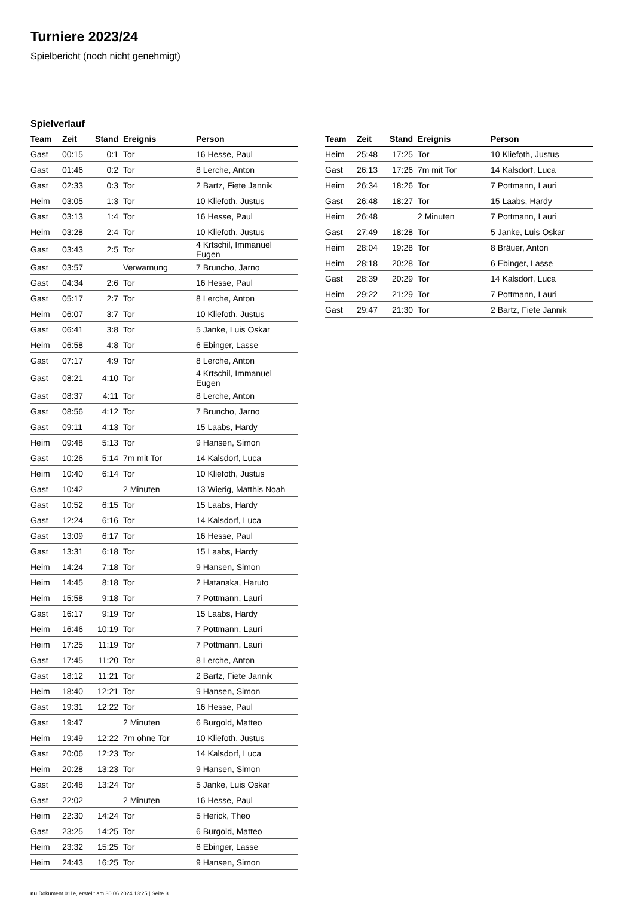Turniere 2023/24
Spielbericht (noch nicht genehmigt)
Spielverlauf
| Team | Zeit | Stand | Ereignis | Person |
| --- | --- | --- | --- | --- |
| Gast | 00:15 | 0:1 | Tor | 16 Hesse, Paul |
| Gast | 01:46 | 0:2 | Tor | 8 Lerche, Anton |
| Gast | 02:33 | 0:3 | Tor | 2 Bartz, Fiete Jannik |
| Heim | 03:05 | 1:3 | Tor | 10 Kliefoth, Justus |
| Gast | 03:13 | 1:4 | Tor | 16 Hesse, Paul |
| Heim | 03:28 | 2:4 | Tor | 10 Kliefoth, Justus |
| Gast | 03:43 | 2:5 | Tor | 4 Krtschil, Immanuel Eugen |
| Gast | 03:57 | | Verwarnung | 7 Bruncho, Jarno |
| Gast | 04:34 | 2:6 | Tor | 16 Hesse, Paul |
| Gast | 05:17 | 2:7 | Tor | 8 Lerche, Anton |
| Heim | 06:07 | 3:7 | Tor | 10 Kliefoth, Justus |
| Gast | 06:41 | 3:8 | Tor | 5 Janke, Luis Oskar |
| Heim | 06:58 | 4:8 | Tor | 6 Ebinger, Lasse |
| Gast | 07:17 | 4:9 | Tor | 8 Lerche, Anton |
| Gast | 08:21 | 4:10 | Tor | 4 Krtschil, Immanuel Eugen |
| Gast | 08:37 | 4:11 | Tor | 8 Lerche, Anton |
| Gast | 08:56 | 4:12 | Tor | 7 Bruncho, Jarno |
| Gast | 09:11 | 4:13 | Tor | 15 Laabs, Hardy |
| Heim | 09:48 | 5:13 | Tor | 9 Hansen, Simon |
| Gast | 10:26 | 5:14 | 7m mit Tor | 14 Kalsdorf, Luca |
| Heim | 10:40 | 6:14 | Tor | 10 Kliefoth, Justus |
| Gast | 10:42 | | 2 Minuten | 13 Wierig, Matthis Noah |
| Gast | 10:52 | 6:15 | Tor | 15 Laabs, Hardy |
| Gast | 12:24 | 6:16 | Tor | 14 Kalsdorf, Luca |
| Gast | 13:09 | 6:17 | Tor | 16 Hesse, Paul |
| Gast | 13:31 | 6:18 | Tor | 15 Laabs, Hardy |
| Heim | 14:24 | 7:18 | Tor | 9 Hansen, Simon |
| Heim | 14:45 | 8:18 | Tor | 2 Hatanaka, Haruto |
| Heim | 15:58 | 9:18 | Tor | 7 Pottmann, Lauri |
| Gast | 16:17 | 9:19 | Tor | 15 Laabs, Hardy |
| Heim | 16:46 | 10:19 | Tor | 7 Pottmann, Lauri |
| Heim | 17:25 | 11:19 | Tor | 7 Pottmann, Lauri |
| Gast | 17:45 | 11:20 | Tor | 8 Lerche, Anton |
| Gast | 18:12 | 11:21 | Tor | 2 Bartz, Fiete Jannik |
| Heim | 18:40 | 12:21 | Tor | 9 Hansen, Simon |
| Gast | 19:31 | 12:22 | Tor | 16 Hesse, Paul |
| Gast | 19:47 | | 2 Minuten | 6 Burgold, Matteo |
| Heim | 19:49 | 12:22 | 7m ohne Tor | 10 Kliefoth, Justus |
| Gast | 20:06 | 12:23 | Tor | 14 Kalsdorf, Luca |
| Heim | 20:28 | 13:23 | Tor | 9 Hansen, Simon |
| Gast | 20:48 | 13:24 | Tor | 5 Janke, Luis Oskar |
| Gast | 22:02 | | 2 Minuten | 16 Hesse, Paul |
| Heim | 22:30 | 14:24 | Tor | 5 Herick, Theo |
| Gast | 23:25 | 14:25 | Tor | 6 Burgold, Matteo |
| Heim | 23:32 | 15:25 | Tor | 6 Ebinger, Lasse |
| Heim | 24:43 | 16:25 | Tor | 9 Hansen, Simon |
| Team | Zeit | Stand | Ereignis | Person |
| --- | --- | --- | --- | --- |
| Heim | 25:48 | 17:25 | Tor | 10 Kliefoth, Justus |
| Gast | 26:13 | 17:26 | 7m mit Tor | 14 Kalsdorf, Luca |
| Heim | 26:34 | 18:26 | Tor | 7 Pottmann, Lauri |
| Gast | 26:48 | 18:27 | Tor | 15 Laabs, Hardy |
| Heim | 26:48 | | 2 Minuten | 7 Pottmann, Lauri |
| Gast | 27:49 | 18:28 | Tor | 5 Janke, Luis Oskar |
| Heim | 28:04 | 19:28 | Tor | 8 Bräuer, Anton |
| Heim | 28:18 | 20:28 | Tor | 6 Ebinger, Lasse |
| Gast | 28:39 | 20:29 | Tor | 14 Kalsdorf, Luca |
| Heim | 29:22 | 21:29 | Tor | 7 Pottmann, Lauri |
| Gast | 29:47 | 21:30 | Tor | 2 Bartz, Fiete Jannik |
nu.Dokument 011e, erstellt am 30.06.2024 13:25 | Seite 3